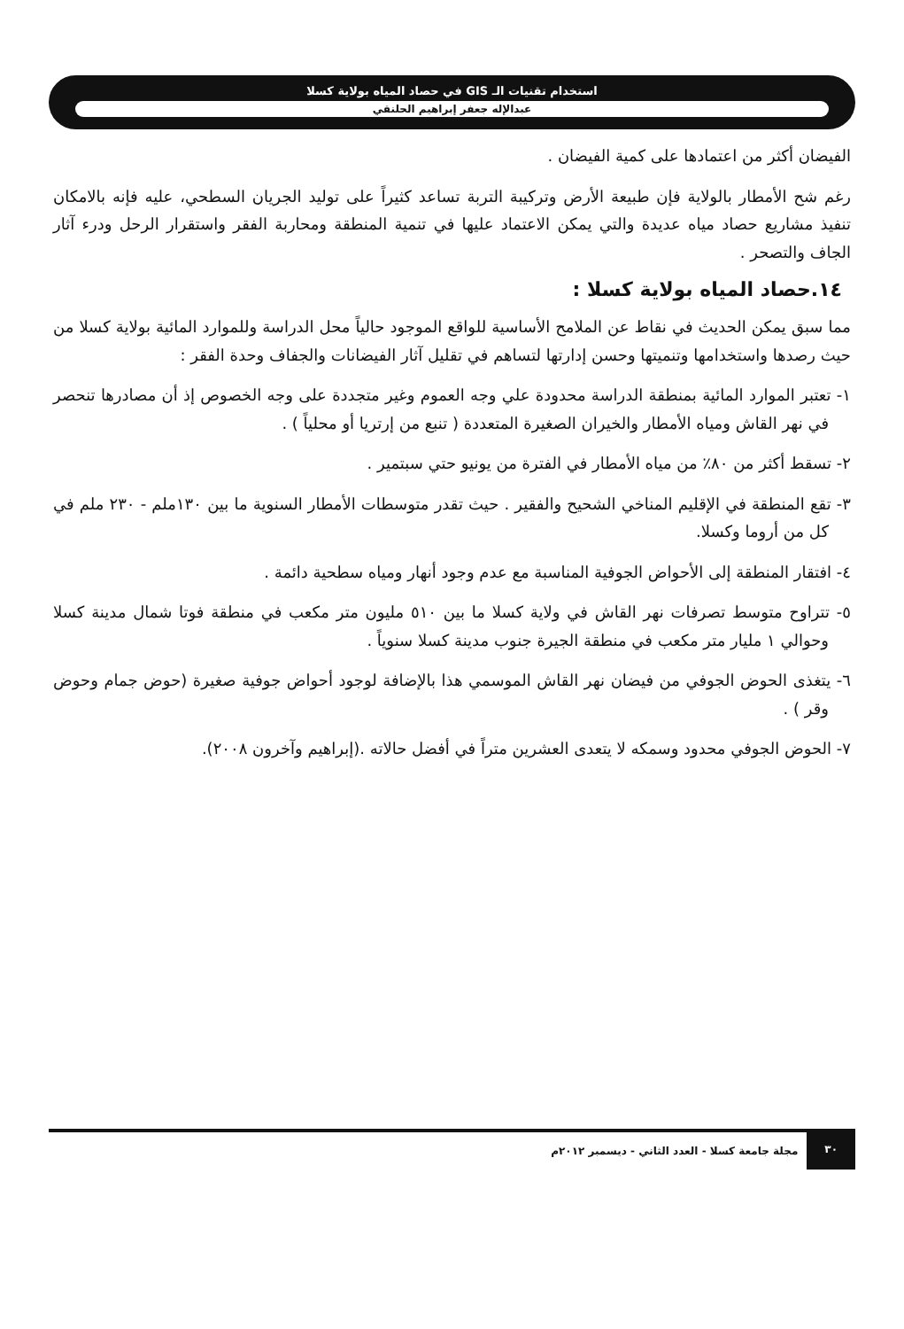استخدام تقنيات الـ GIS في حصاد المياه بولاية كسلا
عبدالإله جعفر إبراهيم الحلنقي
الفيضان أكثر من اعتمادها على كمية الفيضان .
رغم شح الأمطار بالولاية فإن طبيعة الأرض وتركيبة التربة تساعد كثيراً على توليد الجريان السطحي، عليه فإنه بالامكان تنفيذ مشاريع حصاد مياه عديدة والتي يمكن الاعتماد عليها في تنمية المنطقة ومحاربة الفقر واستقرار الرحل ودرء آثار الجاف والتصحر .
١٤.حصاد المياه بولاية كسلا :
مما سبق يمكن الحديث في نقاط عن الملامح الأساسية للواقع الموجود حالياً محل الدراسة وللموارد المائية بولاية كسلا من حيث رصدها واستخدامها وتنميتها وحسن إدارتها لتساهم في تقليل آثار الفيضانات والجفاف وحدة الفقر :
١- تعتبر الموارد المائية بمنطقة الدراسة محدودة علي وجه العموم وغير متجددة على وجه الخصوص إذ أن مصادرها تنحصر في نهر القاش ومياه الأمطار والخيران الصغيرة المتعددة ( تنبع من إرتريا أو محلياً ) .
٢- تسقط أكثر من ٨٠٪ من مياه الأمطار في الفترة من يونيو حتي سبتمير .
٣- تقع المنطقة في الإقليم المناخي الشحيح والفقير . حيث تقدر متوسطات الأمطار السنوية ما بين ١٣٠ملم - ٢٣٠ ملم في كل من أروما وكسلا.
٤- افتقار المنطقة إلى الأحواض الجوفية المناسبة مع عدم وجود أنهار ومياه سطحية دائمة .
٥- تتراوح متوسط تصرفات نهر القاش في ولاية كسلا ما بين ٥١٠ مليون متر مكعب في منطقة فوتا شمال مدينة كسلا وحوالي ١ مليار متر مكعب في منطقة الجيرة جنوب مدينة كسلا سنوياً .
٦- يتغذى الحوض الجوفي من فيضان نهر القاش الموسمي هذا بالإضافة لوجود أحواض جوفية صغيرة (حوض جمام وحوض وقر ) .
٧- الحوض الجوفي محدود وسمكه لا يتعدى العشرين متراً في أفضل حالاته .(إبراهيم وآخرون ٢٠٠٨).
٣٠ مجلة جامعة كسلا - العدد الثاني - ديسمبر ٢٠١٢م